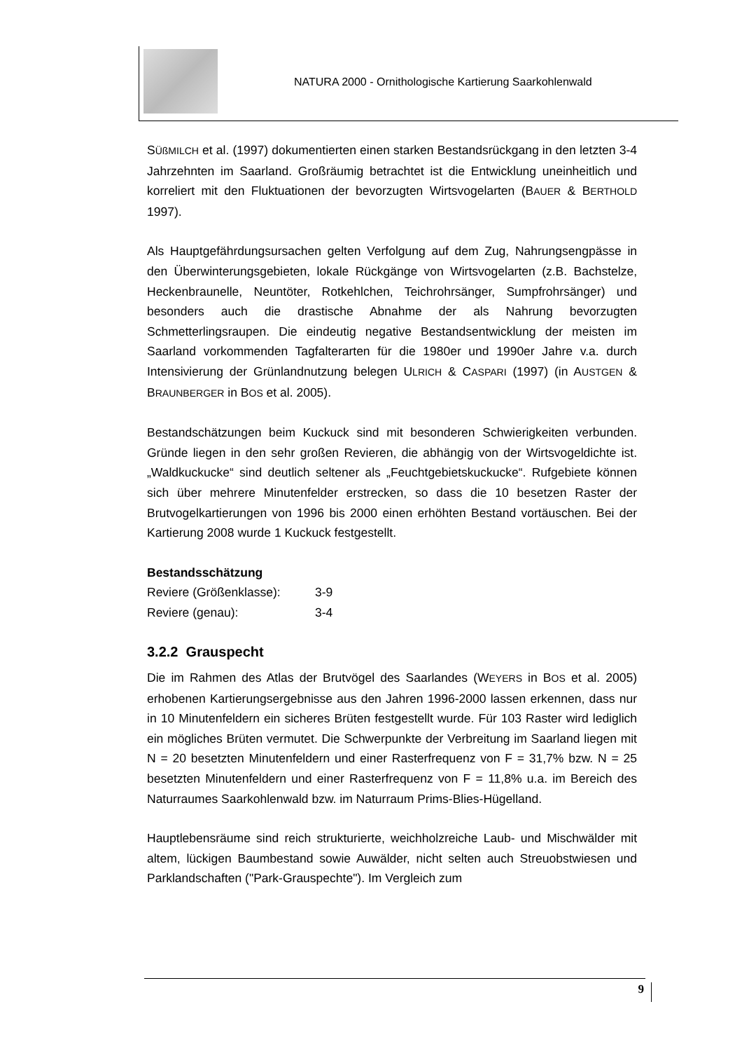NATURA 2000 - Ornithologische Kartierung Saarkohlenwald
SÜßMILCH et al. (1997) dokumentierten einen starken Bestandsrückgang in den letzten 3-4 Jahrzehnten im Saarland. Großräumig betrachtet ist die Entwicklung uneinheitlich und korreliert mit den Fluktuationen der bevorzugten Wirtsvogelarten (BAUER & BERTHOLD 1997).
Als Hauptgefährdungsursachen gelten Verfolgung auf dem Zug, Nahrungsengpässe in den Überwinterungsgebieten, lokale Rückgänge von Wirtsvogelarten (z.B. Bachstelze, Heckenbraunelle, Neuntöter, Rotkehlchen, Teichrohrsänger, Sumpfrohrsänger) und besonders auch die drastische Abnahme der als Nahrung bevorzugten Schmetterlingsraupen. Die eindeutig negative Bestandsentwicklung der meisten im Saarland vorkommenden Tagfalterarten für die 1980er und 1990er Jahre v.a. durch Intensivierung der Grünlandnutzung belegen ULRICH & CASPARI (1997) (in AUSTGEN & BRAUNBERGER in BOS et al. 2005).
Bestandschätzungen beim Kuckuck sind mit besonderen Schwierigkeiten verbunden. Gründe liegen in den sehr großen Revieren, die abhängig von der Wirtsvogeldichte ist. „Waldkuckucke“ sind deutlich seltener als „Feuchtgebietskuckucke“. Rufgebiete können sich über mehrere Minutenfelder erstrecken, so dass die 10 besetzen Raster der Brutvogelkartierungen von 1996 bis 2000 einen erhöhten Bestand vortäuschen. Bei der Kartierung 2008 wurde 1 Kuckuck festgestellt.
Bestandsschätzung
Reviere (Größenklasse): 3-9
Reviere (genau): 3-4
3.2.2 Grauspecht
Die im Rahmen des Atlas der Brutvögel des Saarlandes (WEYERS in BOS et al. 2005) erhobenen Kartierungsergebnisse aus den Jahren 1996-2000 lassen erkennen, dass nur in 10 Minutenfeldern ein sicheres Brüten festgestellt wurde. Für 103 Raster wird lediglich ein mögliches Brüten vermutet. Die Schwerpunkte der Verbreitung im Saarland liegen mit N = 20 besetzten Minutenfeldern und einer Rasterfrequenz von F = 31,7% bzw. N = 25 besetzten Minutenfeldern und einer Rasterfrequenz von F = 11,8% u.a. im Bereich des Naturraumes Saarkohlenwald bzw. im Naturraum Prims-Blies-Hügelland.
Hauptlebensräume sind reich strukturierte, weichholzreiche Laub- und Mischwälder mit altem, lückigen Baumbestand sowie Auwälder, nicht selten auch Streuobstwiesen und Parklandschaften ("Park-Grauspechte"). Im Vergleich zum
9